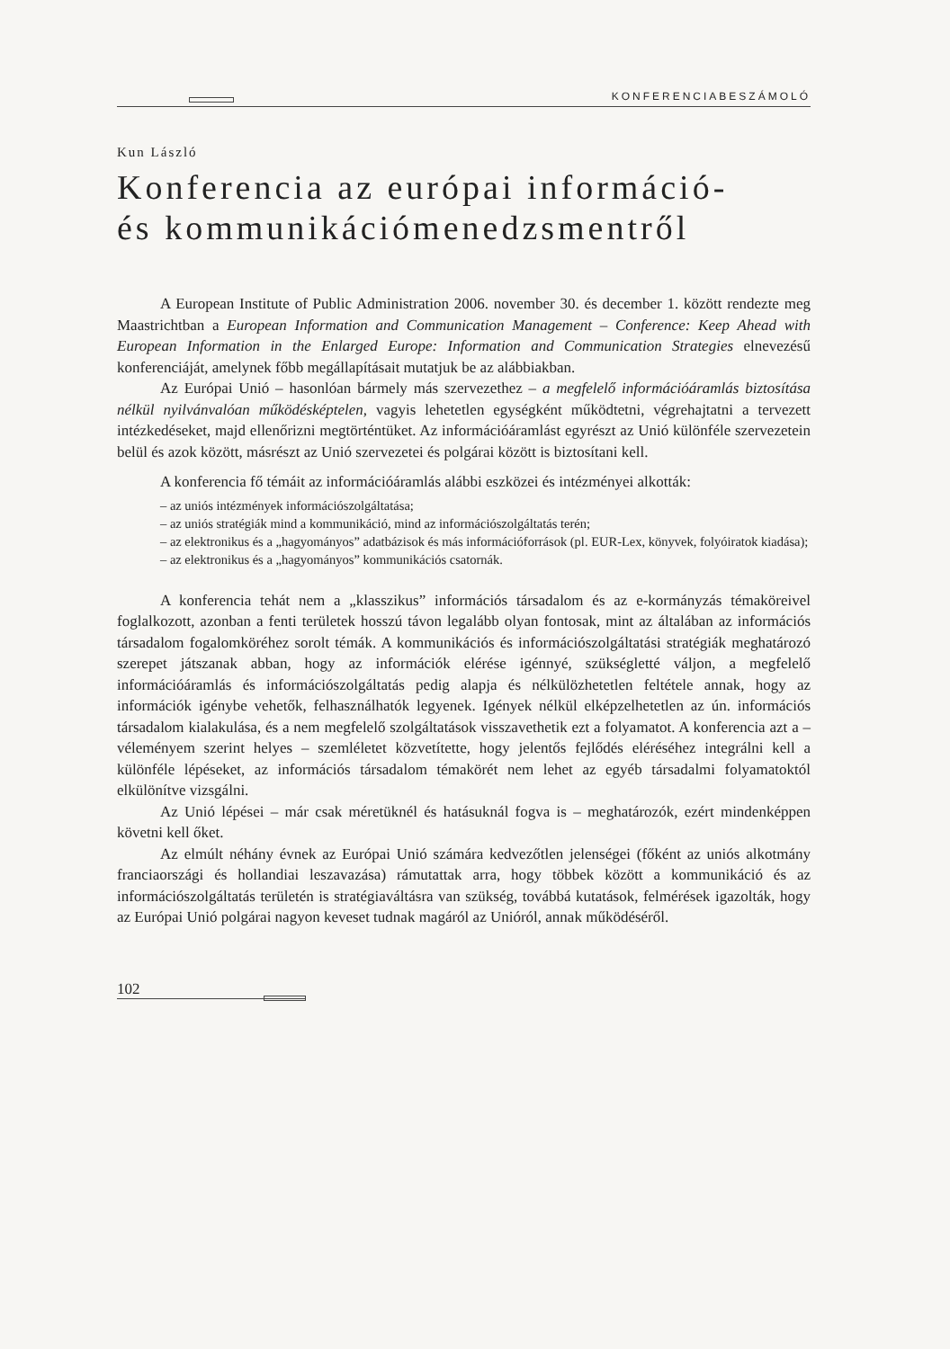KONFERENCIABESZÁMOLÓ
Kun László
Konferencia az európai információ-
és kommunikációmenedzsmentről
A European Institute of Public Administration 2006. november 30. és december 1. között rendezte meg Maastrichtban a European Information and Communication Management – Conference: Keep Ahead with European Information in the Enlarged Europe: Information and Communication Strategies elnevezésű konferenciáját, amelynek főbb megállapításait mutatjuk be az alábbiakban.
Az Európai Unió – hasonlóan bármely más szervezethez – a megfelelő információáramlás biztosítása nélkül nyilvánvalóan működésképtelen, vagyis lehetetlen egységként működtetni, végrehajtatni a tervezett intézkedéseket, majd ellenőrizni megtörténtüket. Az információáramlást egyrészt az Unió különféle szervezetein belül és azok között, másrészt az Unió szervezetei és polgárai között is biztosítani kell.
A konferencia fő témáit az információáramlás alábbi eszközei és intézményei alkották:
– az uniós intézmények információszolgáltatása;
– az uniós stratégiák mind a kommunikáció, mind az információszolgáltatás terén;
– az elektronikus és a „hagyományos” adatbázisok és más információforrások (pl. EUR-Lex, könyvek, folyóiratok kiadása);
– az elektronikus és a „hagyományos” kommunikációs csatornák.
A konferencia tehát nem a „klasszikus” információs társadalom és az e-kormányzás témaköreivel foglalkozott, azonban a fenti területek hosszú távon legalább olyan fontosak, mint az általában az információs társadalom fogalomköréhez sorolt témák. A kommunikációs és információszolgáltatási stratégiák meghatározó szerepet játszanak abban, hogy az információk elérése igénnyé, szükségletté váljon, a megfelelő információáramlás és információszolgáltatás pedig alapja és nélkülözhetetlen feltétele annak, hogy az információk igénybe vehetők, felhasználhatók legyenek. Igények nélkül elképzelhetetlen az ún. információs társadalom kialakulása, és a nem megfelelő szolgáltatások visszavethetik ezt a folyamatot. A konferencia azt a – véleményem szerint helyes – szemléletet közvetítette, hogy jelentős fejlődés eléréséhez integrálni kell a különféle lépéseket, az információs társadalom témakörét nem lehet az egyéb társadalmi folyamatoktól elkülönítve vizsgálni.
Az Unió lépései – már csak méretüknél és hatásuknál fogva is – meghatározók, ezért mindenképpen követni kell őket.
Az elmúlt néhány évnek az Európai Unió számára kedvezőtlen jelenségei (főként az uniós alkotmány franciaországi és hollandiai leszavazása) rámutattak arra, hogy többek között a kommunikáció és az információszolgáltatás területén is stratégiaváltásra van szükség, továbbá kutatások, felmérések igazolták, hogy az Európai Unió polgárai nagyon keveset tudnak magáról az Unióról, annak működéséről.
102